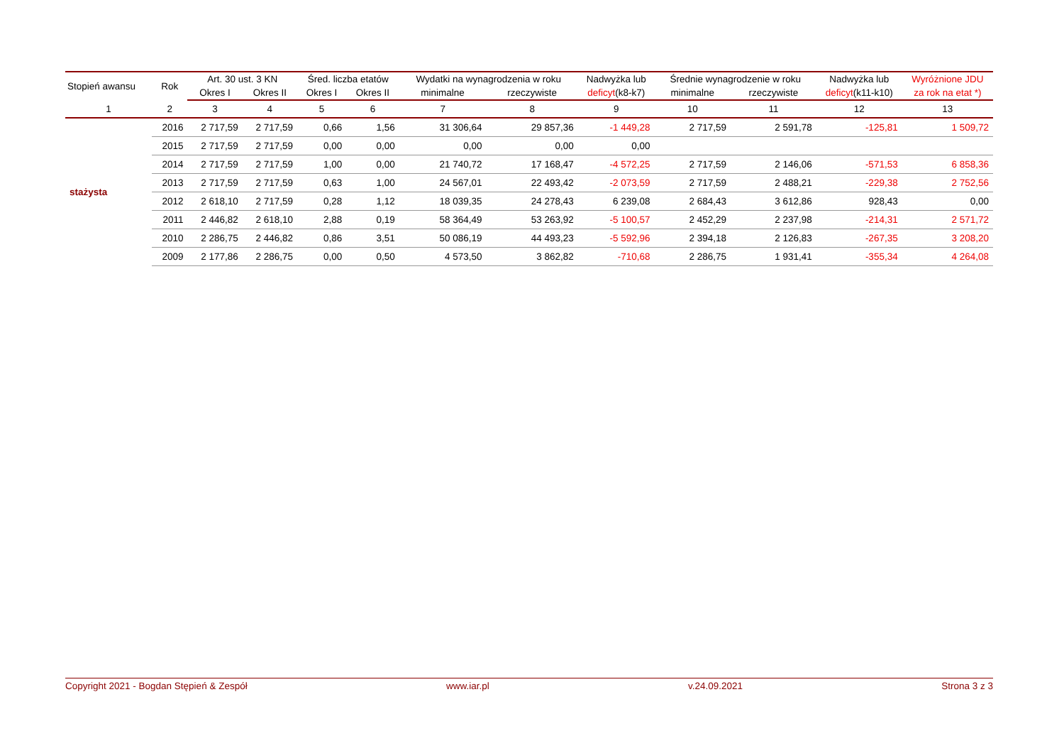| Stopień awansu | Rok | Art. 30 ust. 3 KN | | Śred. liczba etatów | | Wydatki na wynagrodzenia w roku | | Nadwyżka lub | Średnie wynagrodzenie w roku | | Nadwyżka lub | Wyróżnione JDU |
| --- | --- | --- | --- | --- | --- | --- | --- | --- | --- | --- | --- | --- |
| | | Okres I | Okres II | Okres I | Okres II | minimalne | rzeczywiste | deficyt (k8-k7) | minimalne | rzeczywiste | deficyt (k11-k10) | za rok na etat *) |
| 1 | 2 | 3 | 4 | 5 | 6 | 7 | 8 | 9 | 10 | 11 | 12 | 13 |
| stażysta | 2016 | 2 717,59 | 2 717,59 | 0,66 | 1,56 | 31 306,64 | 29 857,36 | -1 449,28 | 2 717,59 | 2 591,78 | -125,81 | 1 509,72 |
| | 2015 | 2 717,59 | 2 717,59 | 0,00 | 0,00 | 0,00 | 0,00 | 0,00 | | | | |
| | 2014 | 2 717,59 | 2 717,59 | 1,00 | 0,00 | 21 740,72 | 17 168,47 | -4 572,25 | 2 717,59 | 2 146,06 | -571,53 | 6 858,36 |
| | 2013 | 2 717,59 | 2 717,59 | 0,63 | 1,00 | 24 567,01 | 22 493,42 | -2 073,59 | 2 717,59 | 2 488,21 | -229,38 | 2 752,56 |
| | 2012 | 2 618,10 | 2 717,59 | 0,28 | 1,12 | 18 039,35 | 24 278,43 | 6 239,08 | 2 684,43 | 3 612,86 | 928,43 | 0,00 |
| | 2011 | 2 446,82 | 2 618,10 | 2,88 | 0,19 | 58 364,49 | 53 263,92 | -5 100,57 | 2 452,29 | 2 237,98 | -214,31 | 2 571,72 |
| | 2010 | 2 286,75 | 2 446,82 | 0,86 | 3,51 | 50 086,19 | 44 493,23 | -5 592,96 | 2 394,18 | 2 126,83 | -267,35 | 3 208,20 |
| | 2009 | 2 177,86 | 2 286,75 | 0,00 | 0,50 | 4 573,50 | 3 862,82 | -710,68 | 2 286,75 | 1 931,41 | -355,34 | 4 264,08 |
Copyright 2021 - Bogdan Stępień & Zespół www.iar.pl v.24.09.2021 Strona 3 z 3